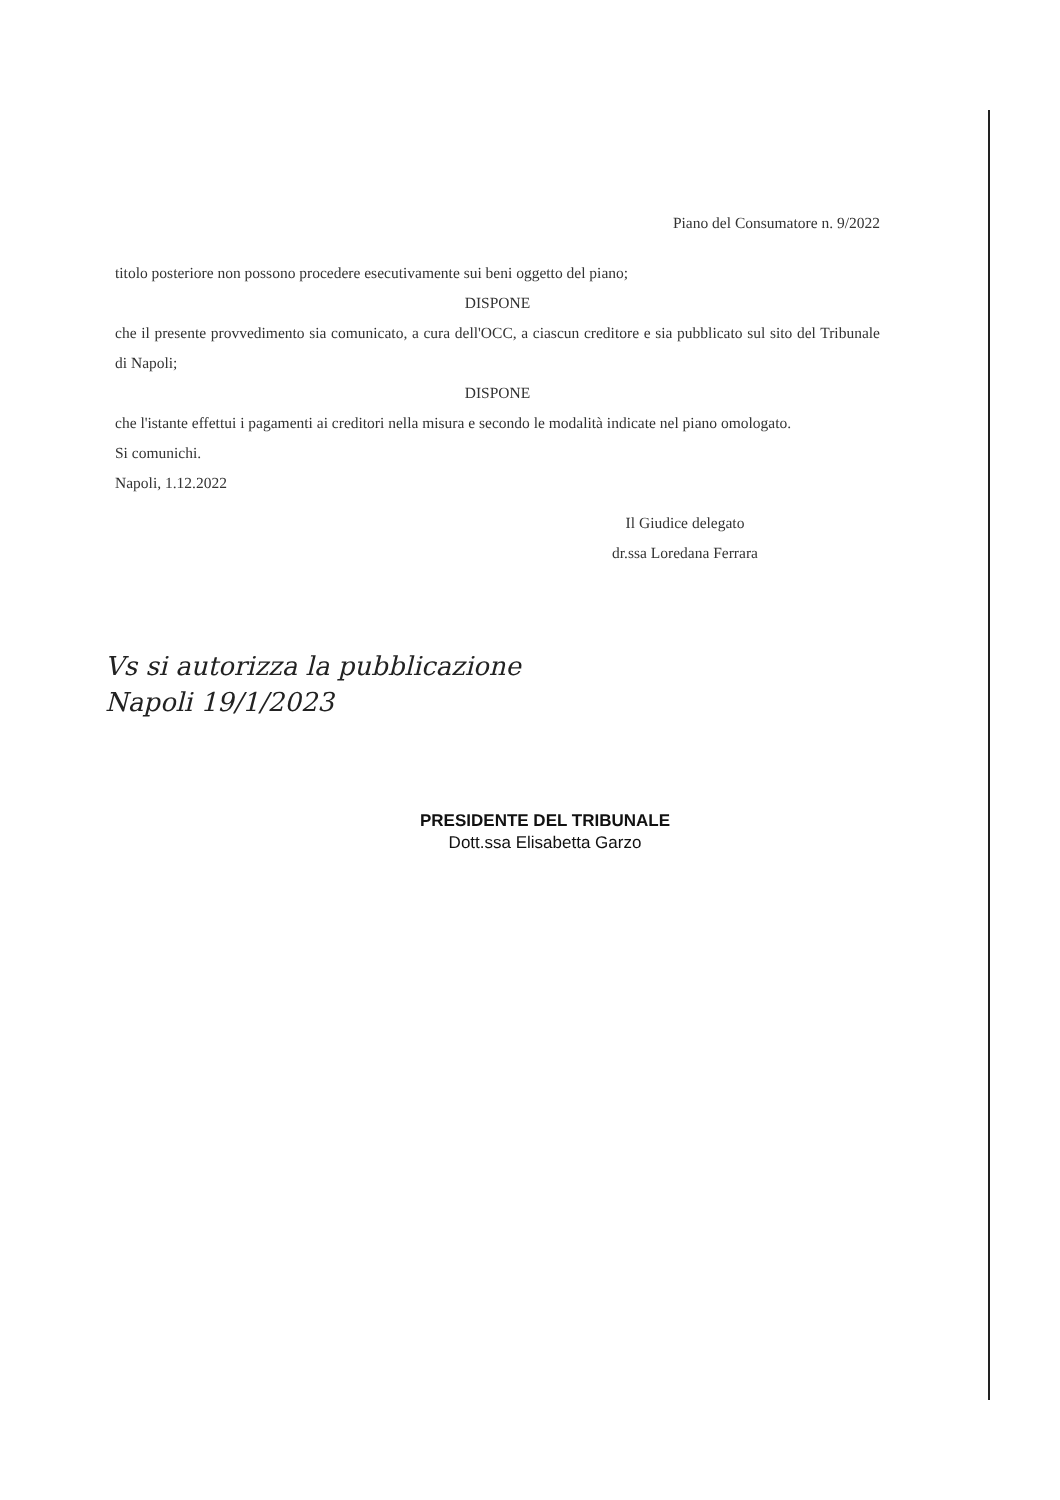Piano del Consumatore n. 9/2022
titolo posteriore non possono procedere esecutivamente sui beni oggetto del piano;
DISPONE
che il presente provvedimento sia comunicato, a cura dell'OCC, a ciascun creditore e sia pubblicato sul sito del Tribunale di Napoli;
DISPONE
che l'istante effettui i pagamenti ai creditori nella misura e secondo le modalità indicate nel piano omologato.
Si comunichi.
Napoli, 1.12.2022
Il Giudice delegato
dr.ssa Loredana Ferrara
Vs si autorizza la pubblicazione
Napoli 19/1/2023
PRESIDENTE DEL TRIBUNALE
Dott.ssa Elisabetta Garzo